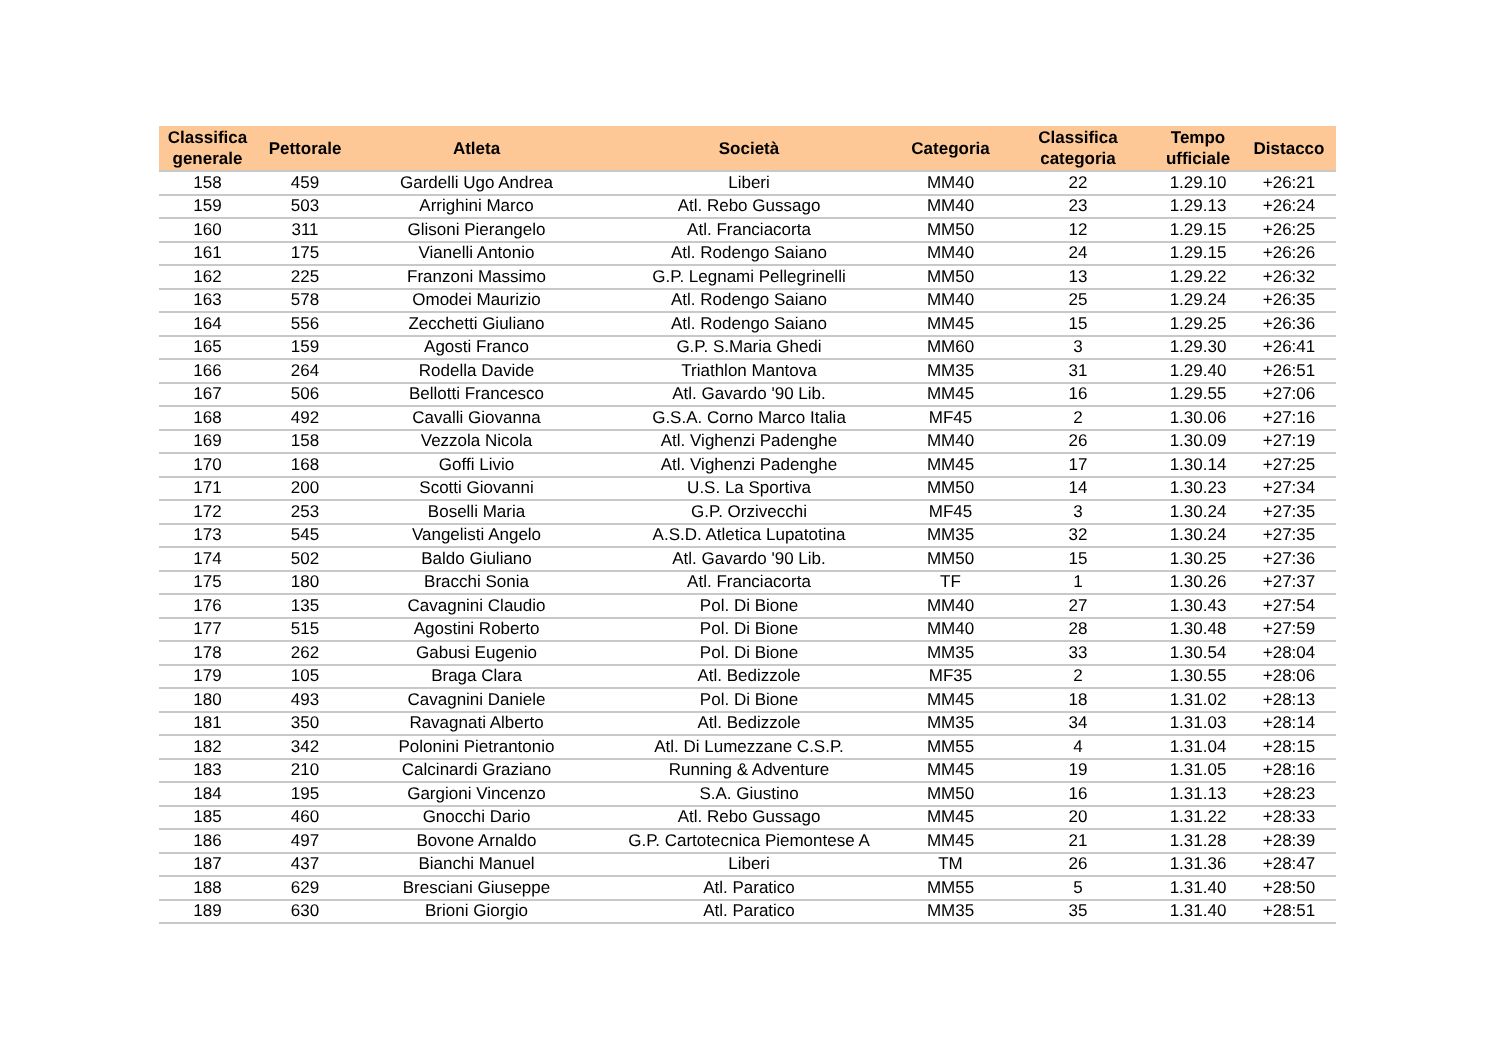| Classifica generale | Pettorale | Atleta | Società | Categoria | Classifica categoria | Tempo ufficiale | Distacco |
| --- | --- | --- | --- | --- | --- | --- | --- |
| 158 | 459 | Gardelli Ugo Andrea | Liberi | MM40 | 22 | 1.29.10 | +26:21 |
| 159 | 503 | Arrighini Marco | Atl. Rebo Gussago | MM40 | 23 | 1.29.13 | +26:24 |
| 160 | 311 | Glisoni Pierangelo | Atl. Franciacorta | MM50 | 12 | 1.29.15 | +26:25 |
| 161 | 175 | Vianelli Antonio | Atl. Rodengo Saiano | MM40 | 24 | 1.29.15 | +26:26 |
| 162 | 225 | Franzoni Massimo | G.P. Legnami Pellegrinelli | MM50 | 13 | 1.29.22 | +26:32 |
| 163 | 578 | Omodei Maurizio | Atl. Rodengo Saiano | MM40 | 25 | 1.29.24 | +26:35 |
| 164 | 556 | Zecchetti Giuliano | Atl. Rodengo Saiano | MM45 | 15 | 1.29.25 | +26:36 |
| 165 | 159 | Agosti Franco | G.P. S.Maria Ghedi | MM60 | 3 | 1.29.30 | +26:41 |
| 166 | 264 | Rodella Davide | Triathlon Mantova | MM35 | 31 | 1.29.40 | +26:51 |
| 167 | 506 | Bellotti Francesco | Atl. Gavardo '90 Lib. | MM45 | 16 | 1.29.55 | +27:06 |
| 168 | 492 | Cavalli Giovanna | G.S.A. Corno Marco Italia | MF45 | 2 | 1.30.06 | +27:16 |
| 169 | 158 | Vezzola Nicola | Atl. Vighenzi Padenghe | MM40 | 26 | 1.30.09 | +27:19 |
| 170 | 168 | Goffi Livio | Atl. Vighenzi Padenghe | MM45 | 17 | 1.30.14 | +27:25 |
| 171 | 200 | Scotti Giovanni | U.S. La Sportiva | MM50 | 14 | 1.30.23 | +27:34 |
| 172 | 253 | Boselli Maria | G.P. Orzivecchi | MF45 | 3 | 1.30.24 | +27:35 |
| 173 | 545 | Vangelisti Angelo | A.S.D. Atletica Lupatotina | MM35 | 32 | 1.30.24 | +27:35 |
| 174 | 502 | Baldo Giuliano | Atl. Gavardo '90 Lib. | MM50 | 15 | 1.30.25 | +27:36 |
| 175 | 180 | Bracchi Sonia | Atl. Franciacorta | TF | 1 | 1.30.26 | +27:37 |
| 176 | 135 | Cavagnini Claudio | Pol. Di Bione | MM40 | 27 | 1.30.43 | +27:54 |
| 177 | 515 | Agostini Roberto | Pol. Di Bione | MM40 | 28 | 1.30.48 | +27:59 |
| 178 | 262 | Gabusi Eugenio | Pol. Di Bione | MM35 | 33 | 1.30.54 | +28:04 |
| 179 | 105 | Braga Clara | Atl. Bedizzole | MF35 | 2 | 1.30.55 | +28:06 |
| 180 | 493 | Cavagnini Daniele | Pol. Di Bione | MM45 | 18 | 1.31.02 | +28:13 |
| 181 | 350 | Ravagnati Alberto | Atl. Bedizzole | MM35 | 34 | 1.31.03 | +28:14 |
| 182 | 342 | Polonini Pietrantonio | Atl. Di Lumezzane C.S.P. | MM55 | 4 | 1.31.04 | +28:15 |
| 183 | 210 | Calcinardi Graziano | Running & Adventure | MM45 | 19 | 1.31.05 | +28:16 |
| 184 | 195 | Gargioni Vincenzo | S.A. Giustino | MM50 | 16 | 1.31.13 | +28:23 |
| 185 | 460 | Gnocchi Dario | Atl. Rebo Gussago | MM45 | 20 | 1.31.22 | +28:33 |
| 186 | 497 | Bovone Arnaldo | G.P. Cartotecnica Piemontese A | MM45 | 21 | 1.31.28 | +28:39 |
| 187 | 437 | Bianchi Manuel | Liberi | TM | 26 | 1.31.36 | +28:47 |
| 188 | 629 | Bresciani Giuseppe | Atl. Paratico | MM55 | 5 | 1.31.40 | +28:50 |
| 189 | 630 | Brioni Giorgio | Atl. Paratico | MM35 | 35 | 1.31.40 | +28:51 |